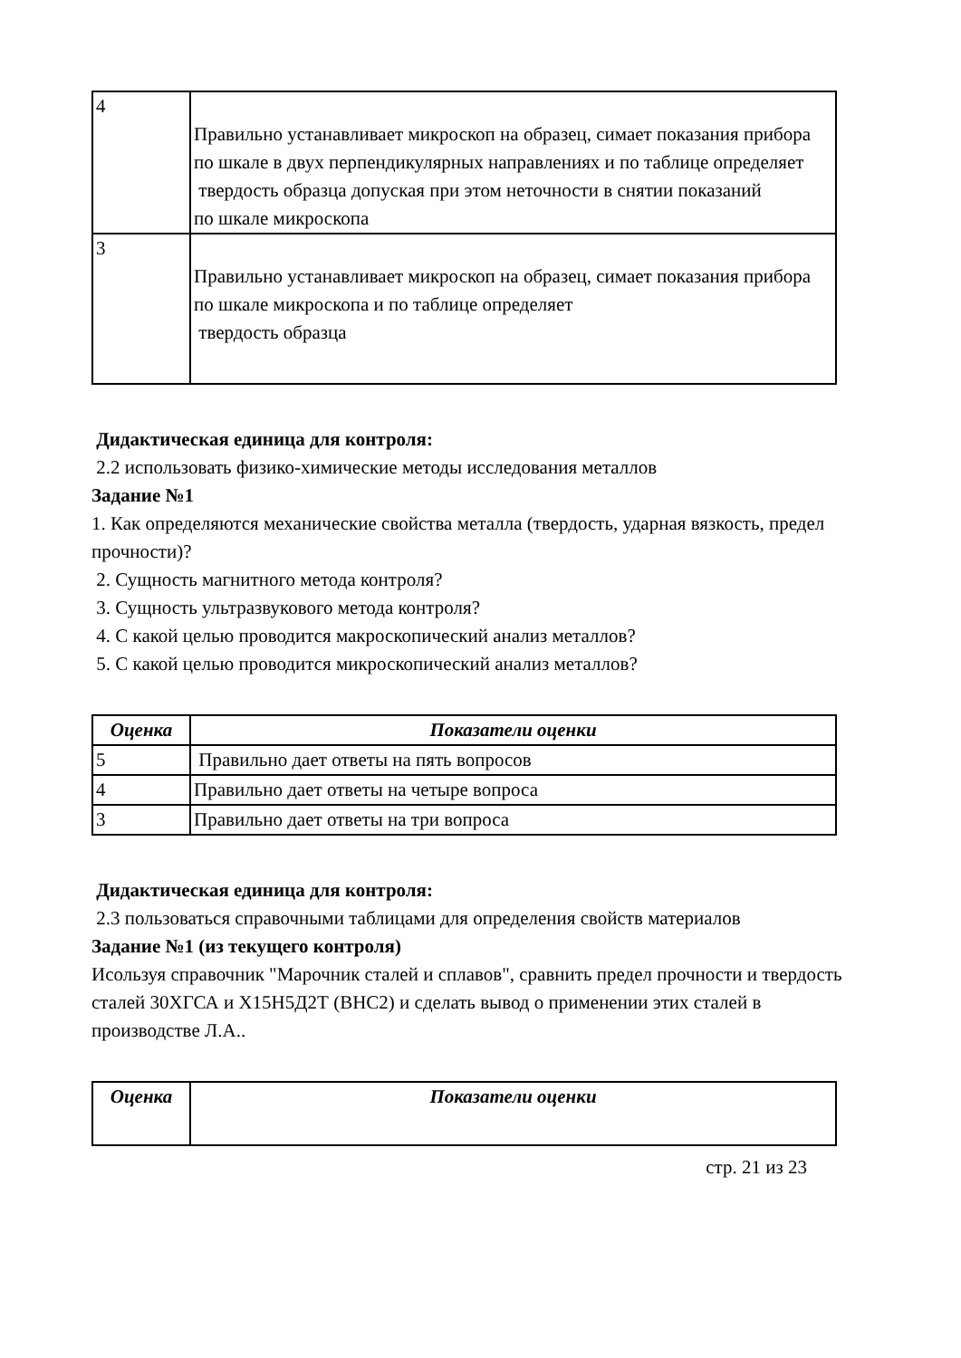| 4 | Правильно устанавливает микроскоп на образец, симает показания прибора по шкале в двух перпендикулярных направлениях и по таблице определяет твердость образца допуская при этом неточности в снятии показаний по шкале микроскопа |
| 3 | Правильно устанавливает микроскоп на образец, симает показания прибора по шкале микроскопа и по таблице определяет твердость образца |
Дидактическая единица для контроля:
2.2 использовать физико-химические методы исследования металлов
Задание №1
1. Как определяются механические свойства металла (твердость, ударная вязкость, предел прочности)?
2. Сущность магнитного метода контроля?
3. Сущность ультразвукового метода контроля?
4. С какой целью проводится макроскопический анализ металлов?
5. С какой целью проводится микроскопический анализ металлов?
| Оценка | Показатели оценки |
| --- | --- |
| 5 | Правильно дает ответы на пять вопросов |
| 4 | Правильно дает ответы на четыре вопроса |
| 3 | Правильно дает ответы на три вопроса |
Дидактическая единица для контроля:
2.3 пользоваться справочными таблицами для определения свойств материалов
Задание №1 (из текущего контроля)
Исользуя справочник "Марочник сталей и сплавов", сравнить предел прочности и твердость сталей 30ХГСА и Х15Н5Д2Т (ВНС2) и сделать вывод о применении этих сталей в производстве Л.А..
| Оценка | Показатели оценки |
| --- | --- |
стр. 21 из 23